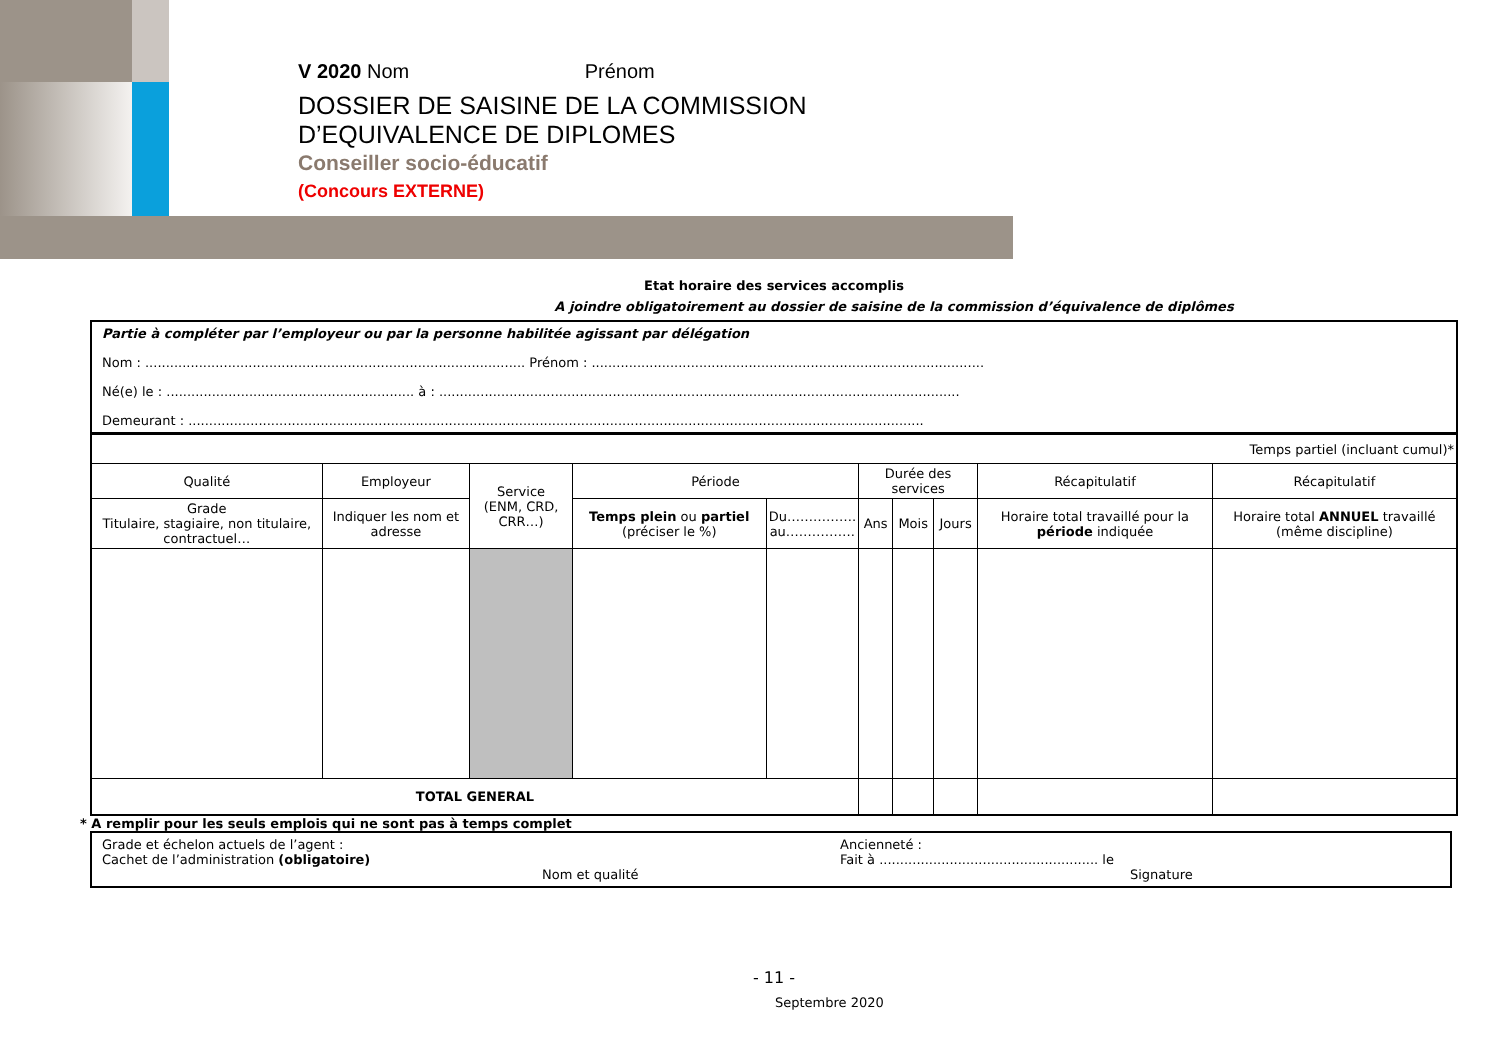V 2020 Nom Prénom
DOSSIER DE SAISINE DE LA COMMISSION
D’EQUIVALENCE DE DIPLOMES
Conseiller socio-éducatif
(Concours EXTERNE)
Etat horaire des services accomplis
A joindre obligatoirement au dossier de saisine de la commission d’équivalence de diplômes
Partie à compléter par l’employeur ou par la personne habilitée agissant par délégation
Nom : ............................................................................................ Prénom : ...............................................................................................
Né(e) le : ............................................................ à : ..............................................................................................................................
Demeurant : ..................................................................................................................................................................................
| Temps partiel (incluant cumul)* | | | | | | | | | |
| Qualité | Employeur | Service (ENM, CRD, CRR…) | Période | | Durée des services | | | Récapitulatif | Récapitulatif |
| Grade Titulaire, stagiaire, non titulaire, contractuel… | Indiquer les nom et adresse | | Temps plein ou partiel (préciser le %) | Du……………. au……………. | Ans | Mois | Jours | Horaire total travaillé pour la période indiquée | Horaire total ANNUEL travaillé (même discipline) |
| TOTAL GENERAL | | | | | | | | | |
* A remplir pour les seuls emplois qui ne sont pas à temps complet
Grade et échelon actuels de l’agent :
Cachet de l’administration (obligatoire)
Nom et qualité
Ancienneté :
Fait à ..................................................... le
Signature
- 11 -
Septembre 2020